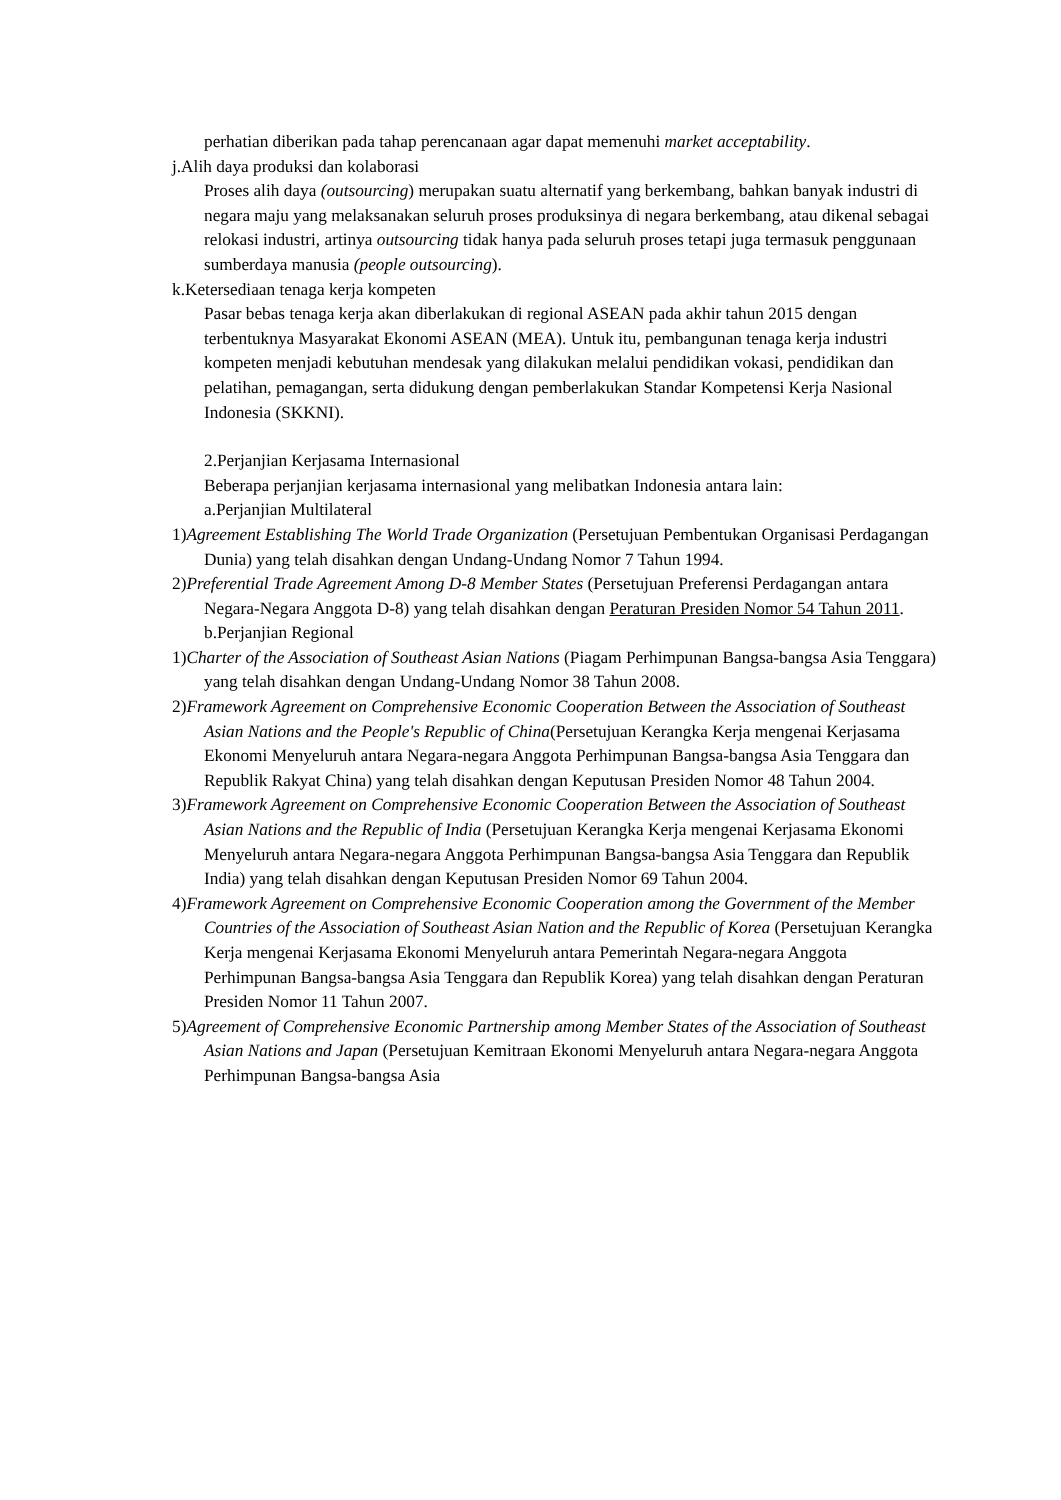perhatian diberikan pada tahap perencanaan agar dapat memenuhi market acceptability.
j.Alih daya produksi dan kolaborasi
Proses alih daya (outsourcing) merupakan suatu alternatif yang berkembang, bahkan banyak industri di negara maju yang melaksanakan seluruh proses produksinya di negara berkembang, atau dikenal sebagai relokasi industri, artinya outsourcing tidak hanya pada seluruh proses tetapi juga termasuk penggunaan sumberdaya manusia (people outsourcing).
k.Ketersediaan tenaga kerja kompeten
Pasar bebas tenaga kerja akan diberlakukan di regional ASEAN pada akhir tahun 2015 dengan terbentuknya Masyarakat Ekonomi ASEAN (MEA). Untuk itu, pembangunan tenaga kerja industri kompeten menjadi kebutuhan mendesak yang dilakukan melalui pendidikan vokasi, pendidikan dan pelatihan, pemagangan, serta didukung dengan pemberlakukan Standar Kompetensi Kerja Nasional Indonesia (SKKNI).
2.Perjanjian Kerjasama Internasional
Beberapa perjanjian kerjasama internasional yang melibatkan Indonesia antara lain:
a.Perjanjian Multilateral
1)Agreement Establishing The World Trade Organization (Persetujuan Pembentukan Organisasi Perdagangan Dunia) yang telah disahkan dengan Undang-Undang Nomor 7 Tahun 1994.
2)Preferential Trade Agreement Among D-8 Member States (Persetujuan Preferensi Perdagangan antara Negara-Negara Anggota D-8) yang telah disahkan dengan Peraturan Presiden Nomor 54 Tahun 2011.
b.Perjanjian Regional
1)Charter of the Association of Southeast Asian Nations (Piagam Perhimpunan Bangsa-bangsa Asia Tenggara) yang telah disahkan dengan Undang-Undang Nomor 38 Tahun 2008.
2)Framework Agreement on Comprehensive Economic Cooperation Between the Association of Southeast Asian Nations and the People's Republic of China(Persetujuan Kerangka Kerja mengenai Kerjasama Ekonomi Menyeluruh antara Negara-negara Anggota Perhimpunan Bangsa-bangsa Asia Tenggara dan Republik Rakyat China) yang telah disahkan dengan Keputusan Presiden Nomor 48 Tahun 2004.
3)Framework Agreement on Comprehensive Economic Cooperation Between the Association of Southeast Asian Nations and the Republic of India (Persetujuan Kerangka Kerja mengenai Kerjasama Ekonomi Menyeluruh antara Negara-negara Anggota Perhimpunan Bangsa-bangsa Asia Tenggara dan Republik India) yang telah disahkan dengan Keputusan Presiden Nomor 69 Tahun 2004.
4)Framework Agreement on Comprehensive Economic Cooperation among the Government of the Member Countries of the Association of Southeast Asian Nation and the Republic of Korea (Persetujuan Kerangka Kerja mengenai Kerjasama Ekonomi Menyeluruh antara Pemerintah Negara-negara Anggota Perhimpunan Bangsa-bangsa Asia Tenggara dan Republik Korea) yang telah disahkan dengan Peraturan Presiden Nomor 11 Tahun 2007.
5)Agreement of Comprehensive Economic Partnership among Member States of the Association of Southeast Asian Nations and Japan (Persetujuan Kemitraan Ekonomi Menyeluruh antara Negara-negara Anggota Perhimpunan Bangsa-bangsa Asia